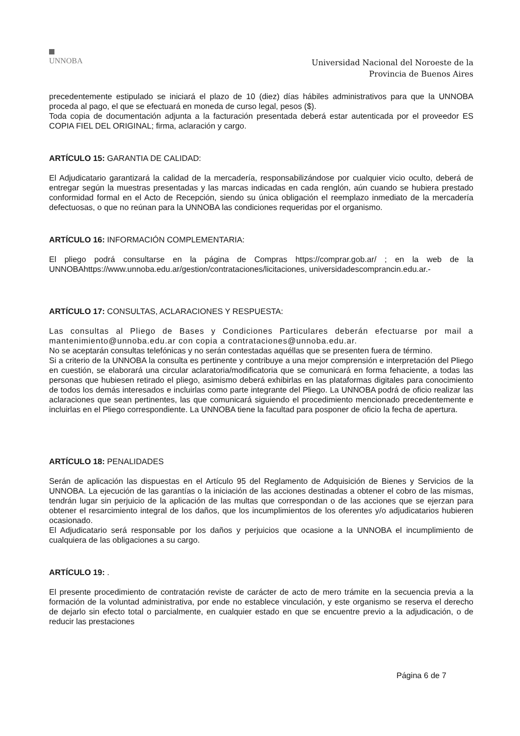UNNOBA
Universidad Nacional del Noroeste de la
Provincia de Buenos Aires
precedentemente estipulado se iniciará el plazo de 10 (diez) días hábiles administrativos para que la UNNOBA proceda al pago, el que se efectuará en moneda de curso legal, pesos ($).
Toda copia de documentación adjunta a la facturación presentada deberá estar autenticada por el proveedor ES COPIA FIEL DEL ORIGINAL; firma, aclaración y cargo.
ARTÍCULO 15: GARANTIA DE CALIDAD:
El Adjudicatario garantizará la calidad de la mercadería, responsabilizándose por cualquier vicio oculto, deberá de entregar según la muestras presentadas y las marcas indicadas en cada renglón, aún cuando se hubiera prestado conformidad formal en el Acto de Recepción, siendo su única obligación el reemplazo inmediato de la mercadería defectuosas, o que no reúnan para la UNNOBA las condiciones requeridas por el organismo.
ARTÍCULO 16: INFORMACIÓN COMPLEMENTARIA:
El pliego podrá consultarse en la página de Compras https://comprar.gob.ar/ ; en la web de la UNNOBAhttps://www.unnoba.edu.ar/gestion/contrataciones/licitaciones, universidadescomprancin.edu.ar.-
ARTÍCULO 17: CONSULTAS, ACLARACIONES Y RESPUESTA:
Las consultas al Pliego de Bases y Condiciones Particulares deberán efectuarse por mail a mantenimiento@unnoba.edu.ar con copia a contrataciones@unnoba.edu.ar.
No se aceptarán consultas telefónicas y no serán contestadas aquéllas que se presenten fuera de término.
Si a criterio de la UNNOBA la consulta es pertinente y contribuye a una mejor comprensión e interpretación del Pliego en cuestión, se elaborará una circular aclaratoria/modificatoria que se comunicará en forma fehaciente, a todas las personas que hubiesen retirado el pliego, asimismo deberá exhibirlas en las plataformas digitales para conocimiento de todos los demás interesados e incluirlas como parte integrante del Pliego. La UNNOBA podrá de oficio realizar las aclaraciones que sean pertinentes, las que comunicará siguiendo el procedimiento mencionado precedentemente e incluirlas en el Pliego correspondiente. La UNNOBA tiene la facultad para posponer de oficio la fecha de apertura.
ARTÍCULO 18: PENALIDADES
Serán de aplicación las dispuestas en el Artículo 95 del Reglamento de Adquisición de Bienes y Servicios de la UNNOBA. La ejecución de las garantías o la iniciación de las acciones destinadas a obtener el cobro de las mismas, tendrán lugar sin perjuicio de la aplicación de las multas que correspondan o de las acciones que se ejerzan para obtener el resarcimiento integral de los daños, que los incumplimientos de los oferentes y/o adjudicatarios hubieren ocasionado.
El Adjudicatario será responsable por los daños y perjuicios que ocasione a la UNNOBA el incumplimiento de cualquiera de las obligaciones a su cargo.
ARTÍCULO 19: .
El presente procedimiento de contratación reviste de carácter de acto de mero trámite en la secuencia previa a la formación de la voluntad administrativa, por ende no establece vinculación, y este organismo se reserva el derecho de dejarlo sin efecto total o parcialmente, en cualquier estado en que se encuentre previo a la adjudicación, o de reducir las prestaciones
Página 6 de 7